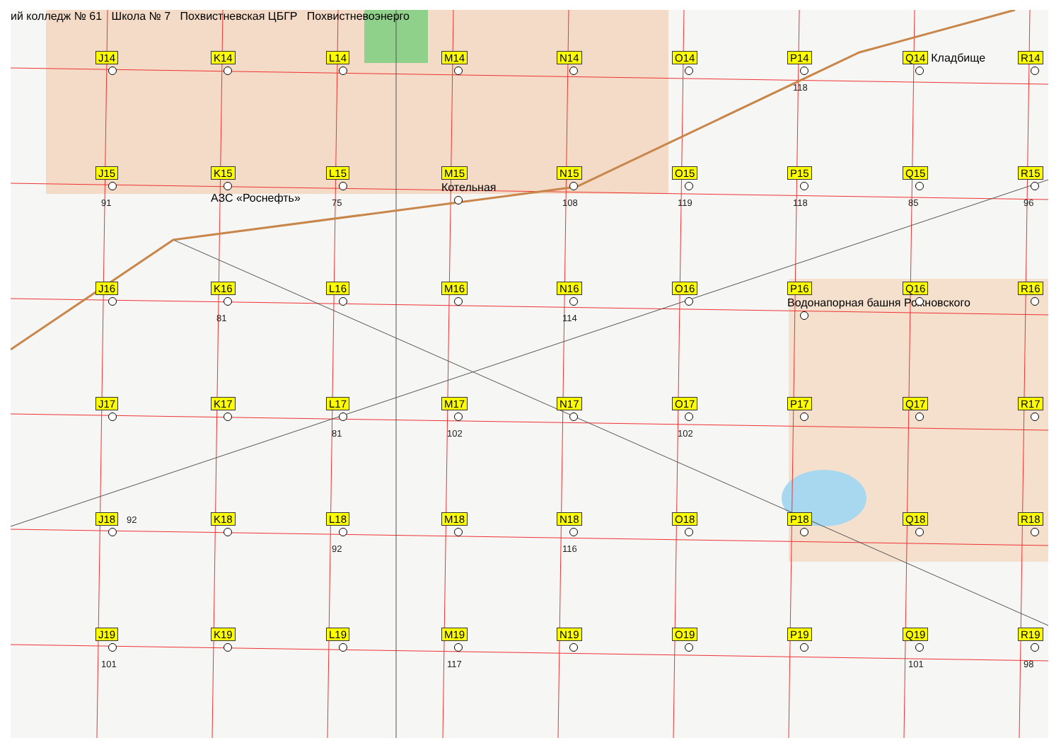J14
K14
L14
M14
N14
O14
P14
118
Q14 Кладбище
R14
J15
91
K15
АЗС «Роснефть»
L15
75
M15
Котельная
N15
108
O15
119
P15
118
Q15
85
R15
96
J16
K16
81
L16
M16
N16
114
O16
P16
Водонапорная башня Рожновского
Q16
R16
J17
K17
L17
81
M17
102
N17
O17
102
P17
Q17
R17
J18 92
K18
L18
92
M18
N18
116
O18
P18
Q18
R18
J19
101
K19
L19
M19
117
N19
O19
P19
Q19
101
R19
98
ий колледж № 61 Школа № 7 Похвистневская ЦБГР Похвистневоэнерго